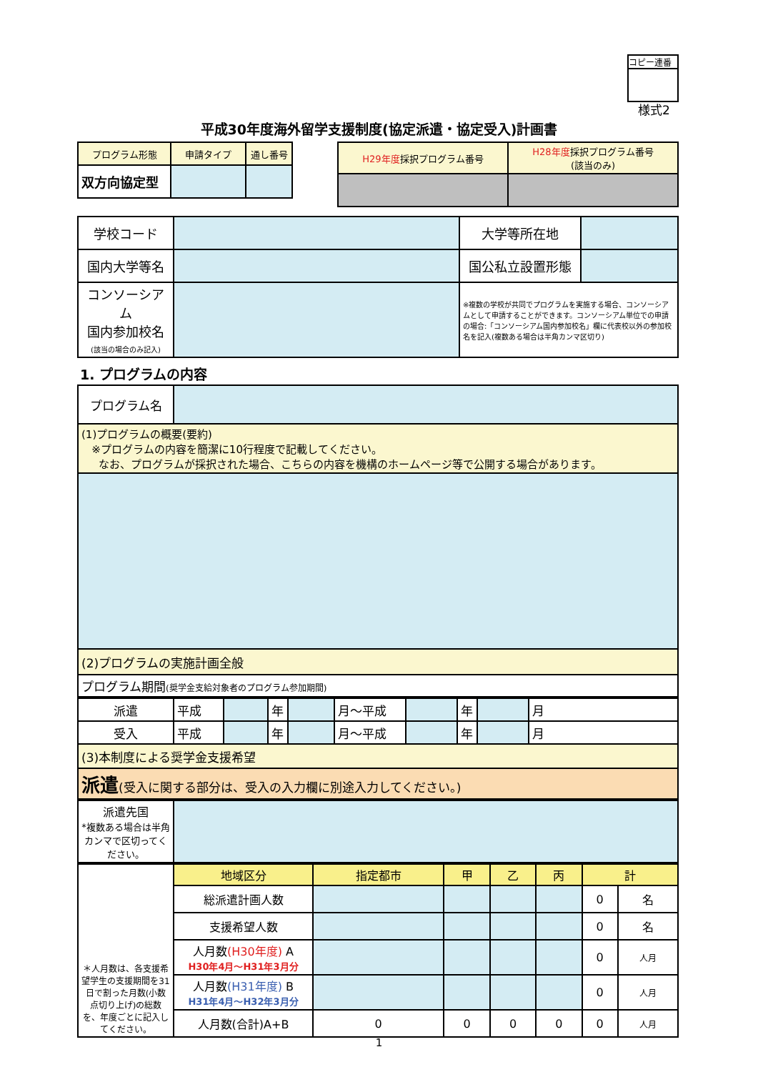コピー連番
様式2
平成30年度海外留学支援制度(協定派遣・協定受入)計画書
| プログラム形態 | 申請タイプ | 通し番号 |
| 双方向協定型 | | |
| H29年度 採択プログラム番号 | H28年度 採択プログラム番号 (該当のみ) |
| 学校コード | | 大学等所在地 | |
| 国内大学等名 | | 国公私立設置形態 | |
| コンソーシアム 国内参加校名 (該当の場合のみ記入) | | ※複数の学校が共同でプログラムを実施する場合、コンソーシアムとして申請することができます。コンソーシアム単位での申請の場合:「コンソーシアム国内参加校名」欄に代表校以外の参加校名を記入(複数ある場合は半角カンマ区切り) | |
1. プログラムの内容
| プログラム名 | |
| (1)プログラムの概要(要約) ※プログラムの内容を簡潔に10行程度で記載してください。 なお、プログラムが採択された場合、こちらの内容を機構のホームページ等で公開する場合があります。 | |
| (2)プログラムの実施計画全般 | |
| プログラム期間 (奨学金支給対象者のプログラム参加期間) | |
| 派遣 | 平成 | | 年 | | 月～平成 | | 年 | | 月 |
| 受入 | 平成 | | 年 | | 月～平成 | | 年 | | 月 |
| (3)本制度による奨学金支援希望 | | | | | | | | | |
| 派遣 (受入に関する部分は、受入の入力欄に別途入力してください。) | | | | | | | | | |
| 派遣先国 *複数ある場合は半角カンマで区切ってください。 | |
| ＊人月数は、各支援希望学生の支援期間を31日で割った月数(小数点切り上げ)の総数を、年度ごとに記入してください。 | 地域区分 | 指定都市 | 甲 | 乙 | 丙 | 計 | |
| | 総派遣計画人数 | | | | | 0 | 名 |
| | 支援希望人数 | | | | | 0 | 名 |
| | 人月数 (H30年度) A H30年4月～H31年3月分 | | | | | 0 | 人月 |
| | 人月数 (H31年度) B H31年4月～H32年3月分 | | | | | 0 | 人月 |
| | 人月数(合計)A+B | 0 | 0 | 0 | 0 | 0 | 人月 |
1